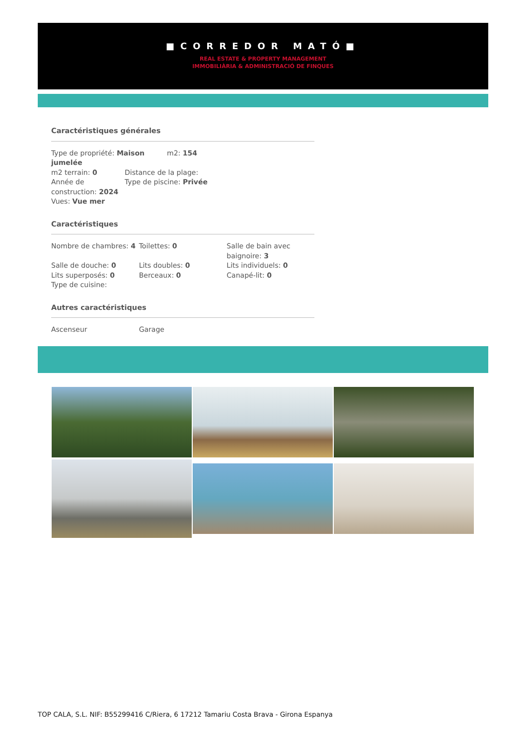■CORREDOR MATÓ■
REAL ESTATE & PROPERTY MANAGEMENT
IMMOBILIÀRIA & ADMINISTRACIÓ DE FINQUES
Caractéristiques générales
Type de propriété: Maison jumelée
m2: 154
m2 terrain: 0
Année de construction: 2024
Vues: Vue mer
Distance de la plage:
Type de piscine: Privée
Caractéristiques
Nombre de chambres: 4 Toilettes: 0 Salle de bain avec baignoire: 3
Salle de douche: 0
Lits superposés: 0
Type de cuisine:
Lits doubles: 0
Berceaux: 0
Lits individuels: 0
Canapé-lit: 0
Autres caractéristiques
Ascenseur Garage
TOP CALA, S.L. NIF: B55299416 C/Riera, 6 17212 Tamariu Costa Brava - Girona Espanya